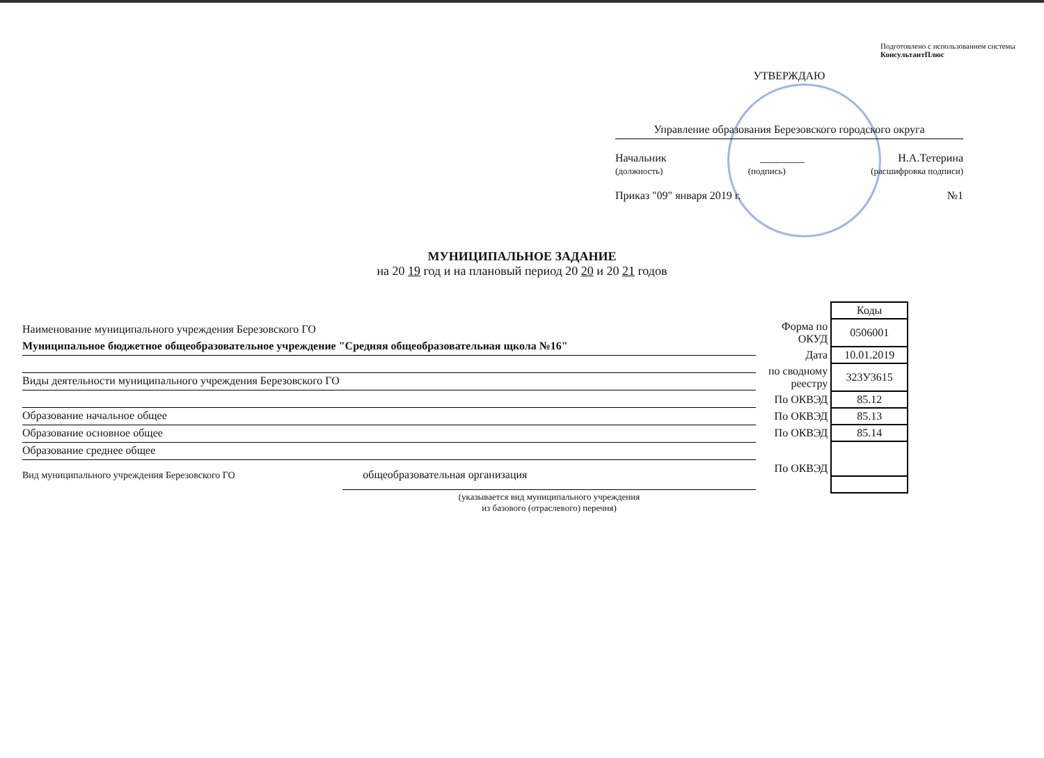Подготовлено с использованием системы КонсультантПлюс
УТВЕРЖДАЮ
Управление образования Березовского городского округа
Начальник ________ Н.А.Тетерина
(должность) (подпись) (расшифровка подписи)
Приказ "09" января 2019 г. №1
МУНИЦИПАЛЬНОЕ ЗАДАНИЕ
на 20 19 год и на плановый период 20 20 и 20 21 годов
Наименование муниципального учреждения Березовского ГО
Муниципальное бюджетное общеобразовательное учреждение "Средняя общеобразовательная щкола №16"
Виды деятельности муниципального учреждения Березовского ГО
Образование начальное общее
Образование основное общее
Образование среднее общее
Вид муниципального учреждения Березовского ГО общеобразовательная организация
(указывается вид муниципального учреждения
из базового (отраслевого) перечня)
| | Коды |
| Форма по ОКУД | 0506001 |
| Дата | 10.01.2019 |
| по сводному реестру | 323У3615 |
| По ОКВЭД | 85.12 |
| По ОКВЭД | 85.13 |
| По ОКВЭД | 85.14 |
| По ОКВЭД | |